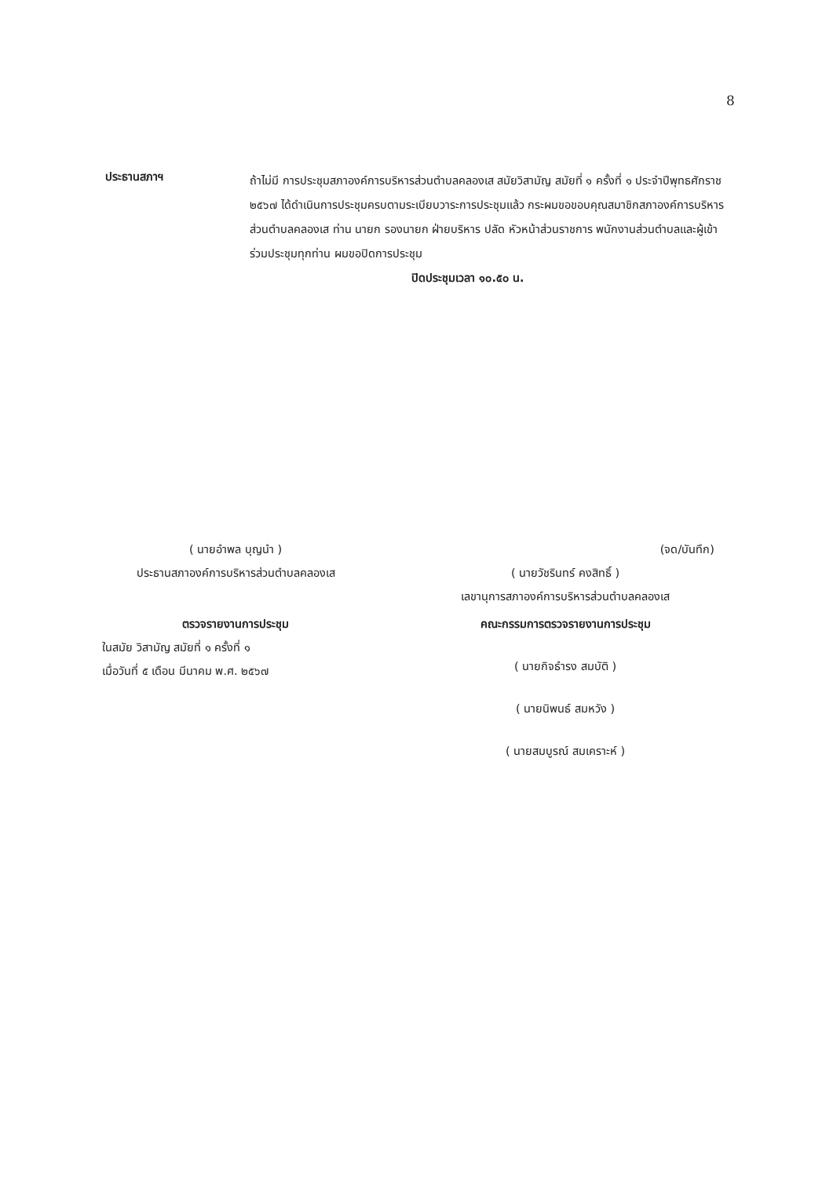8
ประธานสภาฯ
ถ้าไม่มี การประชุมสภาองค์การบริหารส่วนตำบลคลองเส สมัยวิสามัญ สมัยที่ ๑ ครั้งที่ ๑ ประจำปีพุทธศักราช ๒๕๖๗ ได้ดำเนินการประชุมครบตามระเบียบวาระการประชุมแล้ว กระผมขอขอบคุณสมาชิกสภาองค์การบริหารส่วนตำบลคลองเส ท่าน นายก รองนายก ฝ่ายบริหาร ปลัด หัวหน้าส่วนราชการ พนักงานส่วนตำบลและผู้เข้าร่วมประชุมทุกท่าน ผมขอปิดการประชุม
ปิดประชุมเวลา ๑๐.๕๐ น.
( นายอำพล บุญนำ )
ประธานสภาองค์การบริหารส่วนตำบลคลองเส
(จด/บันทึก)
( นายวัชรินทร์ คงสิทธิ์ )
เลขานุการสภาองค์การบริหารส่วนตำบลคลองเส
ตรวจรายงานการประชุม
ในสมัย วิสามัญ สมัยที่ ๑ ครั้งที่ ๑
เมื่อวันที่ ๕ เดือน มีนาคม พ.ศ. ๒๕๖๗
คณะกรรมการตรวจรายงานการประชุม
( นายกิจธำรง สมบัติ )
( นายนิพนธ์ สมหวัง )
( นายสมบูรณ์ สมเคราะห์ )